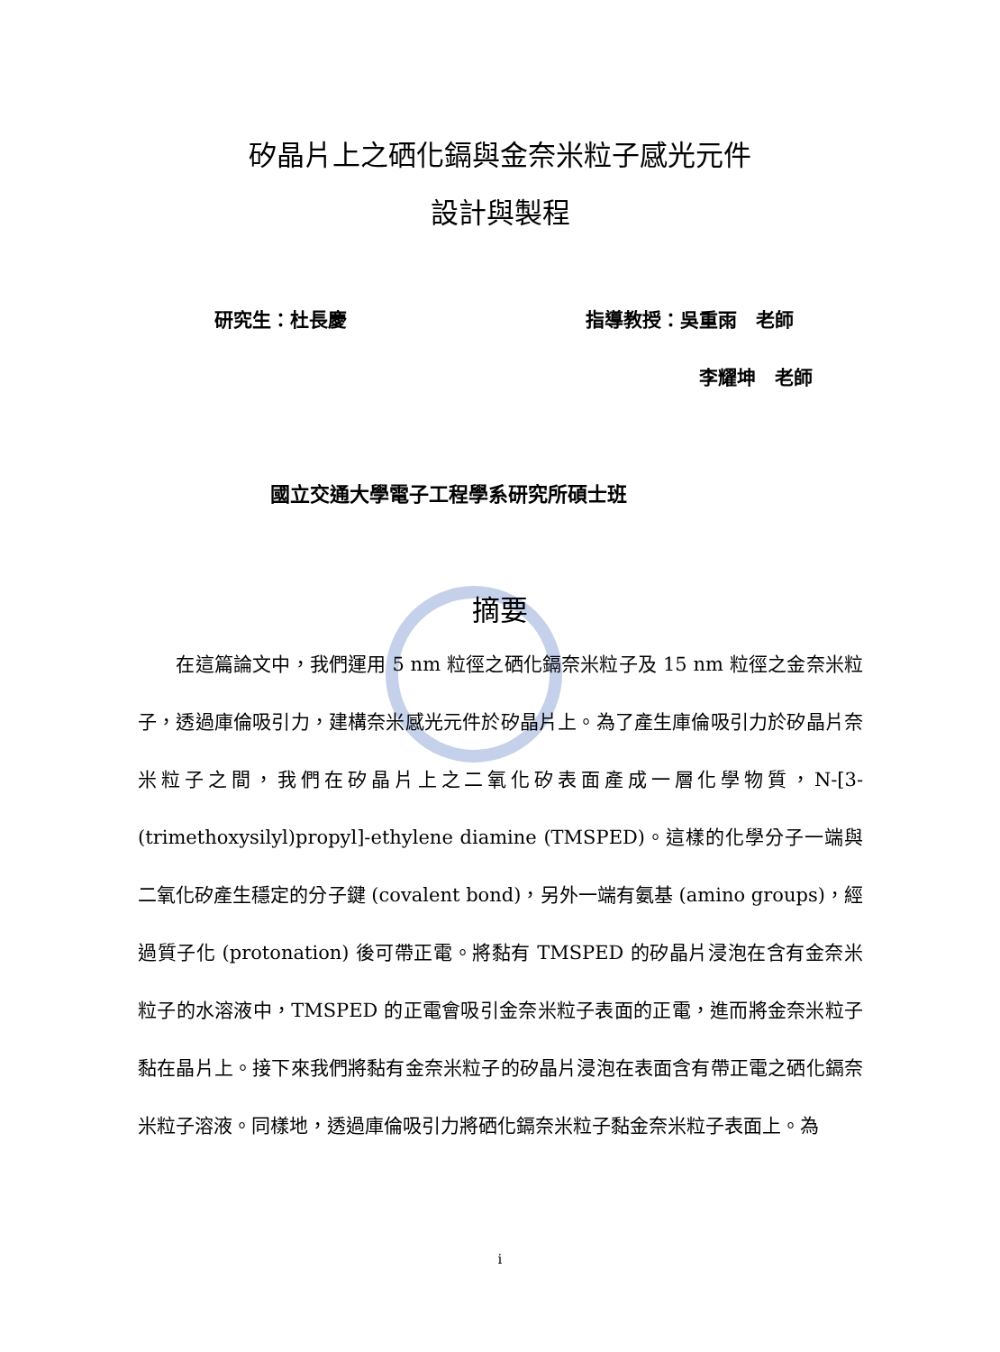矽晶片上之硒化鎘與金奈米粒子感光元件
設計與製程
研究生：杜長慶 指導教授：吳重雨　老師
李耀坤　老師
國立交通大學電子工程學系研究所碩士班
摘要
　　在這篇論文中，我們運用 5 nm 粒徑之硒化鎘奈米粒子及 15 nm 粒徑之金奈米粒子，透過庫倫吸引力，建構奈米感光元件於矽晶片上。為了產生庫倫吸引力於矽晶片奈米粒子之間，我們在矽晶片上之二氧化矽表面產成一層化學物質，N-[3-(trimethoxysilyl)propyl]-ethylene diamine (TMSPED)。這樣的化學分子一端與二氧化矽產生穩定的分子鍵 (covalent bond)，另外一端有氨基 (amino groups)，經過質子化 (protonation) 後可帶正電。將黏有 TMSPED 的矽晶片浸泡在含有金奈米粒子的水溶液中，TMSPED 的正電會吸引金奈米粒子表面的正電，進而將金奈米粒子黏在晶片上。接下來我們將黏有金奈米粒子的矽晶片浸泡在表面含有帶正電之硒化鎘奈米粒子溶液。同樣地，透過庫倫吸引力將硒化鎘奈米粒子黏金奈米粒子表面上。為
i